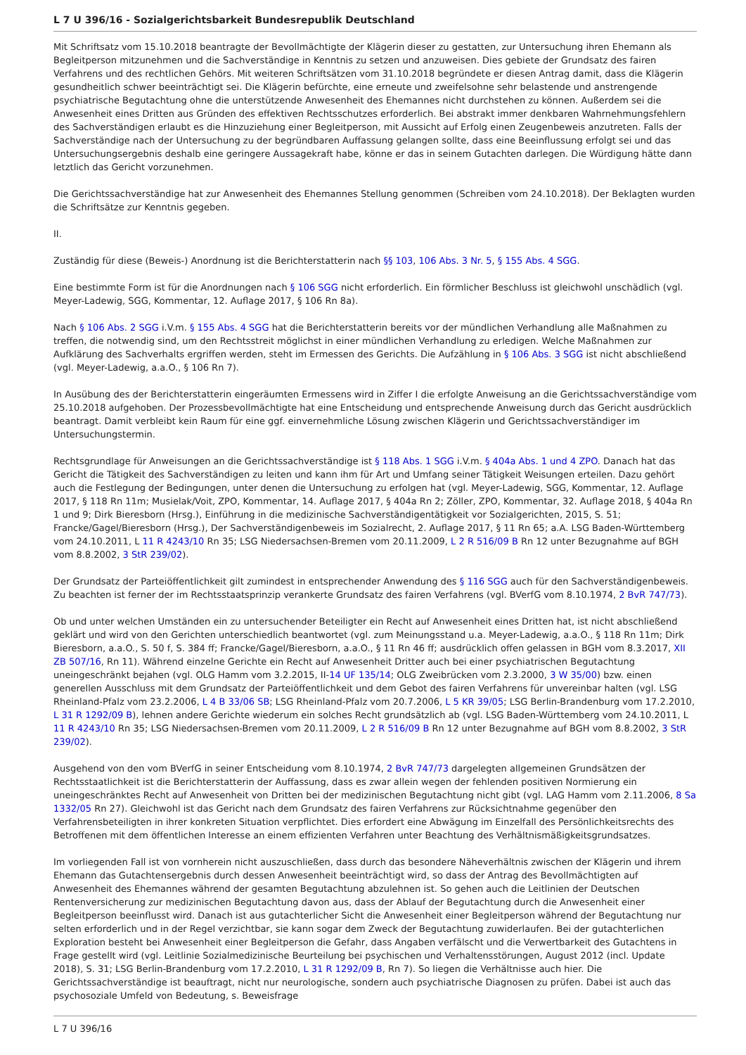L 7 U 396/16 - Sozialgerichtsbarkeit Bundesrepublik Deutschland
Mit Schriftsatz vom 15.10.2018 beantragte der Bevollmächtigte der Klägerin dieser zu gestatten, zur Untersuchung ihren Ehemann als Begleitperson mitzunehmen und die Sachverständige in Kenntnis zu setzen und anzuweisen. Dies gebiete der Grundsatz des fairen Verfahrens und des rechtlichen Gehörs. Mit weiteren Schriftsätzen vom 31.10.2018 begründete er diesen Antrag damit, dass die Klägerin gesundheitlich schwer beeinträchtigt sei. Die Klägerin befürchte, eine erneute und zweifelsohne sehr belastende und anstrengende psychiatrische Begutachtung ohne die unterstützende Anwesenheit des Ehemannes nicht durchstehen zu können. Außerdem sei die Anwesenheit eines Dritten aus Gründen des effektiven Rechtsschutzes erforderlich. Bei abstrakt immer denkbaren Wahrnehmungsfehlern des Sachverständigen erlaubt es die Hinzuziehung einer Begleitperson, mit Aussicht auf Erfolg einen Zeugenbeweis anzutreten. Falls der Sachverständige nach der Untersuchung zu der begründbaren Auffassung gelangen sollte, dass eine Beeinflussung erfolgt sei und das Untersuchungsergebnis deshalb eine geringere Aussagekraft habe, könne er das in seinem Gutachten darlegen. Die Würdigung hätte dann letztlich das Gericht vorzunehmen.
Die Gerichtssachverständige hat zur Anwesenheit des Ehemannes Stellung genommen (Schreiben vom 24.10.2018). Der Beklagten wurden die Schriftsätze zur Kenntnis gegeben.
II.
Zuständig für diese (Beweis-) Anordnung ist die Berichterstatterin nach §§ 103, 106 Abs. 3 Nr. 5, § 155 Abs. 4 SGG.
Eine bestimmte Form ist für die Anordnungen nach § 106 SGG nicht erforderlich. Ein förmlicher Beschluss ist gleichwohl unschädlich (vgl. Meyer-Ladewig, SGG, Kommentar, 12. Auflage 2017, § 106 Rn 8a).
Nach § 106 Abs. 2 SGG i.V.m. § 155 Abs. 4 SGG hat die Berichterstatterin bereits vor der mündlichen Verhandlung alle Maßnahmen zu treffen, die notwendig sind, um den Rechtsstreit möglichst in einer mündlichen Verhandlung zu erledigen. Welche Maßnahmen zur Aufklärung des Sachverhalts ergriffen werden, steht im Ermessen des Gerichts. Die Aufzählung in § 106 Abs. 3 SGG ist nicht abschließend (vgl. Meyer-Ladewig, a.a.O., § 106 Rn 7).
In Ausübung des der Berichterstatterin eingeräumten Ermessens wird in Ziffer I die erfolgte Anweisung an die Gerichtssachverständige vom 25.10.2018 aufgehoben. Der Prozessbevollmächtigte hat eine Entscheidung und entsprechende Anweisung durch das Gericht ausdrücklich beantragt. Damit verbleibt kein Raum für eine ggf. einvernehmliche Lösung zwischen Klägerin und Gerichtssachverständiger im Untersuchungstermin.
Rechtsgrundlage für Anweisungen an die Gerichtssachverständige ist § 118 Abs. 1 SGG i.V.m. § 404a Abs. 1 und 4 ZPO. Danach hat das Gericht die Tätigkeit des Sachverständigen zu leiten und kann ihm für Art und Umfang seiner Tätigkeit Weisungen erteilen. Dazu gehört auch die Festlegung der Bedingungen, unter denen die Untersuchung zu erfolgen hat (vgl. Meyer-Ladewig, SGG, Kommentar, 12. Auflage 2017, § 118 Rn 11m; Musielak/Voit, ZPO, Kommentar, 14. Auflage 2017, § 404a Rn 2; Zöller, ZPO, Kommentar, 32. Auflage 2018, § 404a Rn 1 und 9; Dirk Bieresborn (Hrsg.), Einführung in die medizinische Sachverständigentätigkeit vor Sozialgerichten, 2015, S. 51; Francke/Gagel/Bieresborn (Hrsg.), Der Sachverständigenbeweis im Sozialrecht, 2. Auflage 2017, § 11 Rn 65; a.A. LSG Baden-Württemberg vom 24.10.2011, L 11 R 4243/10 Rn 35; LSG Niedersachsen-Bremen vom 20.11.2009, L 2 R 516/09 B Rn 12 unter Bezugnahme auf BGH vom 8.8.2002, 3 StR 239/02).
Der Grundsatz der Parteiöffentlichkeit gilt zumindest in entsprechender Anwendung des § 116 SGG auch für den Sachverständigenbeweis. Zu beachten ist ferner der im Rechtsstaatsprinzip verankerte Grundsatz des fairen Verfahrens (vgl. BVerfG vom 8.10.1974, 2 BvR 747/73).
Ob und unter welchen Umständen ein zu untersuchender Beteiligter ein Recht auf Anwesenheit eines Dritten hat, ist nicht abschließend geklärt und wird von den Gerichten unterschiedlich beantwortet (vgl. zum Meinungsstand u.a. Meyer-Ladewig, a.a.O., § 118 Rn 11m; Dirk Bieresborn, a.a.O., S. 50 f, S. 384 ff; Francke/Gagel/Bieresborn, a.a.O., § 11 Rn 46 ff; ausdrücklich offen gelassen in BGH vom 8.3.2017, XII ZB 507/16, Rn 11). Während einzelne Gerichte ein Recht auf Anwesenheit Dritter auch bei einer psychiatrischen Begutachtung uneingeschränkt bejahen (vgl. OLG Hamm vom 3.2.2015, II-14 UF 135/14; OLG Zweibrücken vom 2.3.2000, 3 W 35/00) bzw. einen generellen Ausschluss mit dem Grundsatz der Parteiöffentlichkeit und dem Gebot des fairen Verfahrens für unvereinbar halten (vgl. LSG Rheinland-Pfalz vom 23.2.2006, L 4 B 33/06 SB; LSG Rheinland-Pfalz vom 20.7.2006, L 5 KR 39/05; LSG Berlin-Brandenburg vom 17.2.2010, L 31 R 1292/09 B), lehnen andere Gerichte wiederum ein solches Recht grundsätzlich ab (vgl. LSG Baden-Württemberg vom 24.10.2011, L 11 R 4243/10 Rn 35; LSG Niedersachsen-Bremen vom 20.11.2009, L 2 R 516/09 B Rn 12 unter Bezugnahme auf BGH vom 8.8.2002, 3 StR 239/02).
Ausgehend von den vom BVerfG in seiner Entscheidung vom 8.10.1974, 2 BvR 747/73 dargelegten allgemeinen Grundsätzen der Rechtsstaatlichkeit ist die Berichterstatterin der Auffassung, dass es zwar allein wegen der fehlenden positiven Normierung ein uneingeschränktes Recht auf Anwesenheit von Dritten bei der medizinischen Begutachtung nicht gibt (vgl. LAG Hamm vom 2.11.2006, 8 Sa 1332/05 Rn 27). Gleichwohl ist das Gericht nach dem Grundsatz des fairen Verfahrens zur Rücksichtnahme gegenüber den Verfahrensbeteiligten in ihrer konkreten Situation verpflichtet. Dies erfordert eine Abwägung im Einzelfall des Persönlichkeitsrechts des Betroffenen mit dem öffentlichen Interesse an einem effizienten Verfahren unter Beachtung des Verhältnismäßigkeitsgrundsatzes.
Im vorliegenden Fall ist von vornherein nicht auszuschließen, dass durch das besondere Näheverhältnis zwischen der Klägerin und ihrem Ehemann das Gutachtensergebnis durch dessen Anwesenheit beeinträchtigt wird, so dass der Antrag des Bevollmächtigten auf Anwesenheit des Ehemannes während der gesamten Begutachtung abzulehnen ist. So gehen auch die Leitlinien der Deutschen Rentenversicherung zur medizinischen Begutachtung davon aus, dass der Ablauf der Begutachtung durch die Anwesenheit einer Begleitperson beeinflusst wird. Danach ist aus gutachterlicher Sicht die Anwesenheit einer Begleitperson während der Begutachtung nur selten erforderlich und in der Regel verzichtbar, sie kann sogar dem Zweck der Begutachtung zuwiderlaufen. Bei der gutachterlichen Exploration besteht bei Anwesenheit einer Begleitperson die Gefahr, dass Angaben verfälscht und die Verwertbarkeit des Gutachtens in Frage gestellt wird (vgl. Leitlinie Sozialmedizinische Beurteilung bei psychischen und Verhaltensstörungen, August 2012 (incl. Update 2018), S. 31; LSG Berlin-Brandenburg vom 17.2.2010, L 31 R 1292/09 B, Rn 7). So liegen die Verhältnisse auch hier. Die Gerichtssachverständige ist beauftragt, nicht nur neurologische, sondern auch psychiatrische Diagnosen zu prüfen. Dabei ist auch das psychosoziale Umfeld von Bedeutung, s. Beweisfrage
L 7 U 396/16